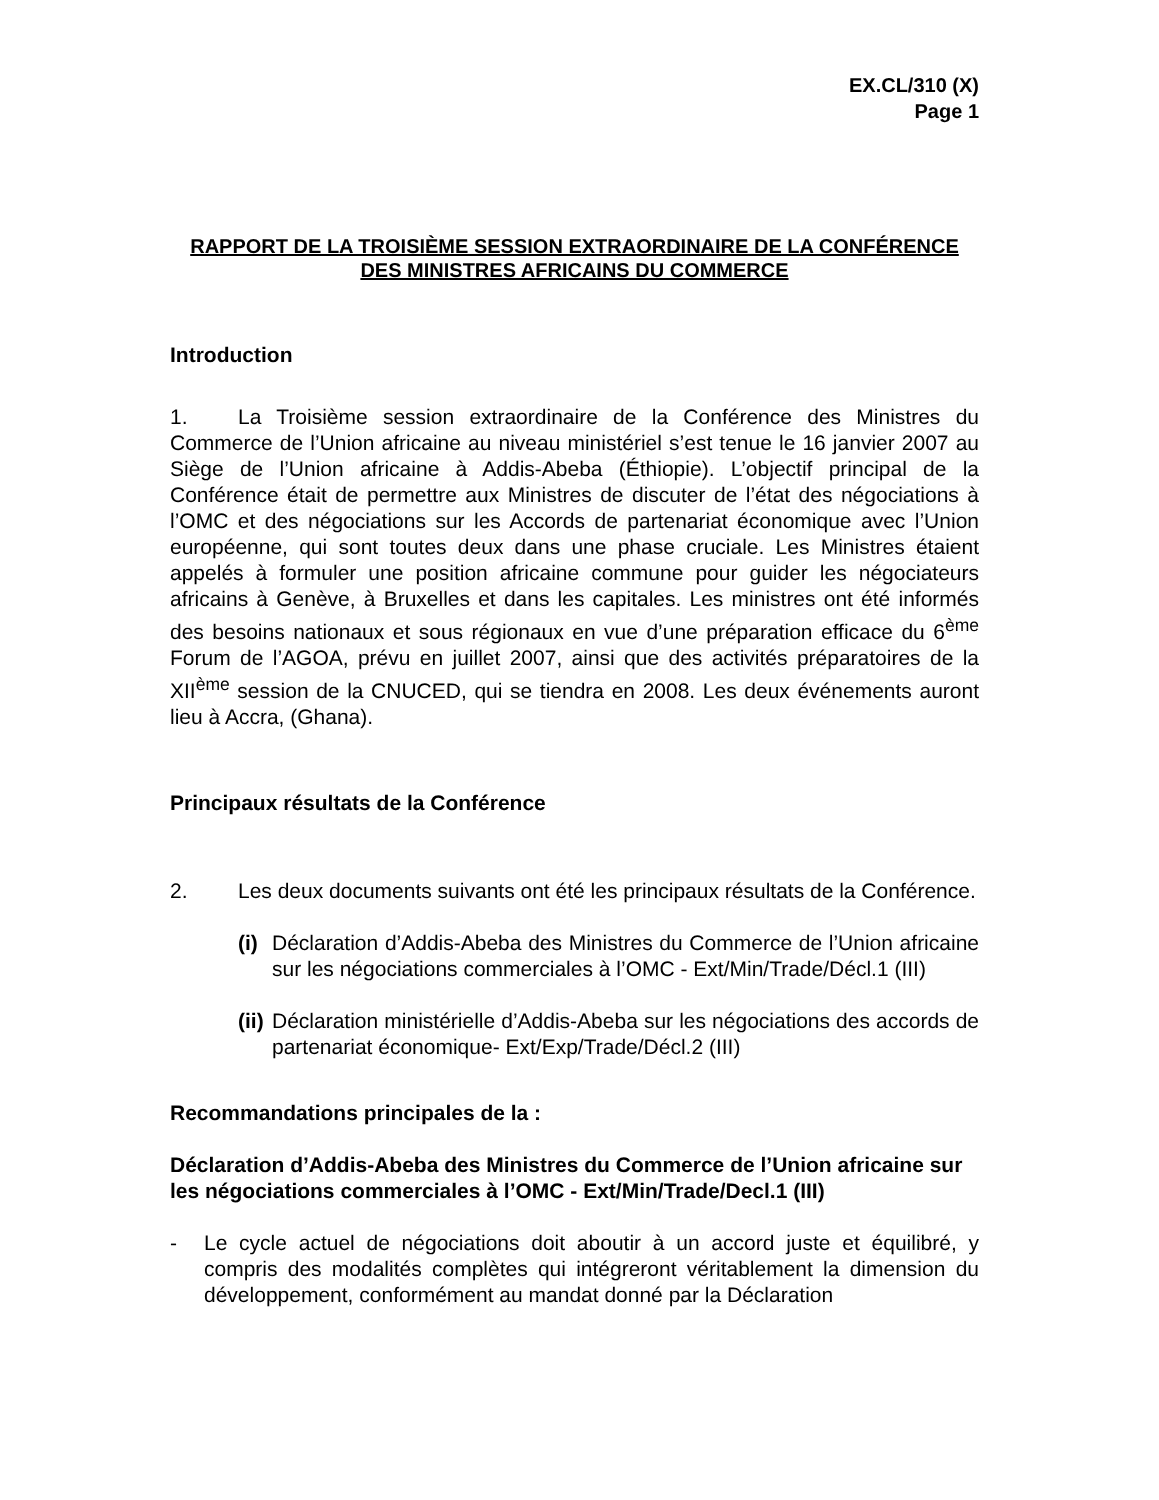EX.CL/310 (X)
Page 1
RAPPORT DE LA TROISIÈME SESSION EXTRAORDINAIRE DE LA CONFÉRENCE
DES MINISTRES AFRICAINS DU COMMERCE
Introduction
1. La Troisième session extraordinaire de la Conférence des Ministres du Commerce de l’Union africaine au niveau ministériel s’est tenue le 16 janvier 2007 au Siège de l’Union africaine à Addis-Abeba (Éthiopie). L’objectif principal de la Conférence était de permettre aux Ministres de discuter de l’état des négociations à l’OMC et des négociations sur les Accords de partenariat économique avec l’Union européenne, qui sont toutes deux dans une phase cruciale. Les Ministres étaient appelés à formuler une position africaine commune pour guider les négociateurs africains à Genève, à Bruxelles et dans les capitales. Les ministres ont été informés des besoins nationaux et sous régionaux en vue d’une préparation efficace du 6<sup>ème</sup> Forum de l’AGOA, prévu en juillet 2007, ainsi que des activités préparatoires de la XII<sup>ème</sup> session de la CNUCED, qui se tiendra en 2008. Les deux événements auront lieu à Accra, (Ghana).
Principaux résultats de la Conférence
2. Les deux documents suivants ont été les principaux résultats de la Conférence.
(i) Déclaration d’Addis-Abeba des Ministres du Commerce de l’Union africaine sur les négociations commerciales à l’OMC - Ext/Min/Trade/Décl.1 (III)
(ii) Déclaration ministérielle d’Addis-Abeba sur les négociations des accords de partenariat économique- Ext/Exp/Trade/Décl.2 (III)
Recommandations principales de la :
Déclaration d’Addis-Abeba des Ministres du Commerce de l’Union africaine sur les négociations commerciales à l’OMC - Ext/Min/Trade/Decl.1 (III)
- Le cycle actuel de négociations doit aboutir à un accord juste et équilibré, y compris des modalités complètes qui intégreront véritablement la dimension du développement, conformément au mandat donné par la Déclaration